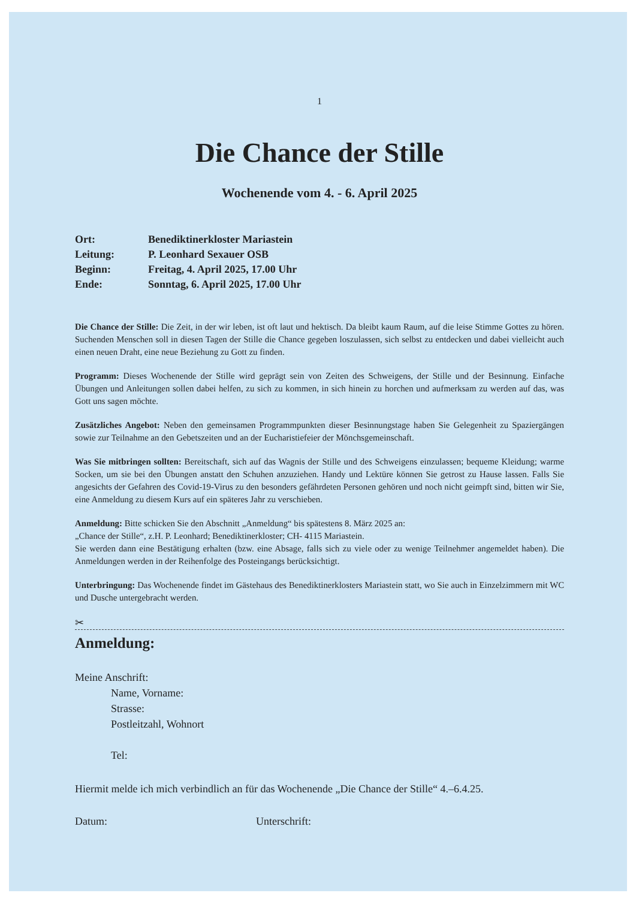1
Die Chance der Stille
Wochenende vom 4. - 6. April 2025
| Ort: | Benediktinerkloster Mariastein |
| Leitung: | P. Leonhard Sexauer OSB |
| Beginn: | Freitag, 4. April 2025, 17.00 Uhr |
| Ende: | Sonntag, 6. April 2025, 17.00 Uhr |
Die Chance der Stille: Die Zeit, in der wir leben, ist oft laut und hektisch. Da bleibt kaum Raum, auf die leise Stimme Gottes zu hören. Suchenden Menschen soll in diesen Tagen der Stille die Chance gegeben loszulassen, sich selbst zu entdecken und dabei vielleicht auch einen neuen Draht, eine neue Beziehung zu Gott zu finden.
Programm: Dieses Wochenende der Stille wird geprägt sein von Zeiten des Schweigens, der Stille und der Besinnung. Einfache Übungen und Anleitungen sollen dabei helfen, zu sich zu kommen, in sich hinein zu horchen und aufmerksam zu werden auf das, was Gott uns sagen möchte.
Zusätzliches Angebot: Neben den gemeinsamen Programmpunkten dieser Besinnungstage haben Sie Gelegenheit zu Spaziergängen sowie zur Teilnahme an den Gebetszeiten und an der Eucharistiefeier der Mönchsgemeinschaft.
Was Sie mitbringen sollten: Bereitschaft, sich auf das Wagnis der Stille und des Schweigens einzulassen; bequeme Kleidung; warme Socken, um sie bei den Übungen anstatt den Schuhen anzuziehen. Handy und Lektüre können Sie getrost zu Hause lassen. Falls Sie angesichts der Gefahren des Covid-19-Virus zu den besonders gefährdeten Personen gehören und noch nicht geimpft sind, bitten wir Sie, eine Anmeldung zu diesem Kurs auf ein späteres Jahr zu verschieben.
Anmeldung: Bitte schicken Sie den Abschnitt „Anmeldung“ bis spätestens 8. März 2025 an:
„Chance der Stille“, z.H. P. Leonhard; Benediktinerkloster; CH- 4115 Mariastein.
Sie werden dann eine Bestätigung erhalten (bzw. eine Absage, falls sich zu viele oder zu wenige Teilnehmer angemeldet haben). Die Anmeldungen werden in der Reihenfolge des Posteingangs berücksichtigt.
Unterbringung: Das Wochenende findet im Gästehaus des Benediktinerklosters Mariastein statt, wo Sie auch in Einzelzimmern mit WC und Dusche untergebracht werden.
✂
Anmeldung:
Meine Anschrift:
Name, Vorname:
Strasse:
Postleitzahl, Wohnort
Tel:
Hiermit melde ich mich verbindlich an für das Wochenende „Die Chance der Stille“ 4.–6.4.25.
Datum: Unterschrift: